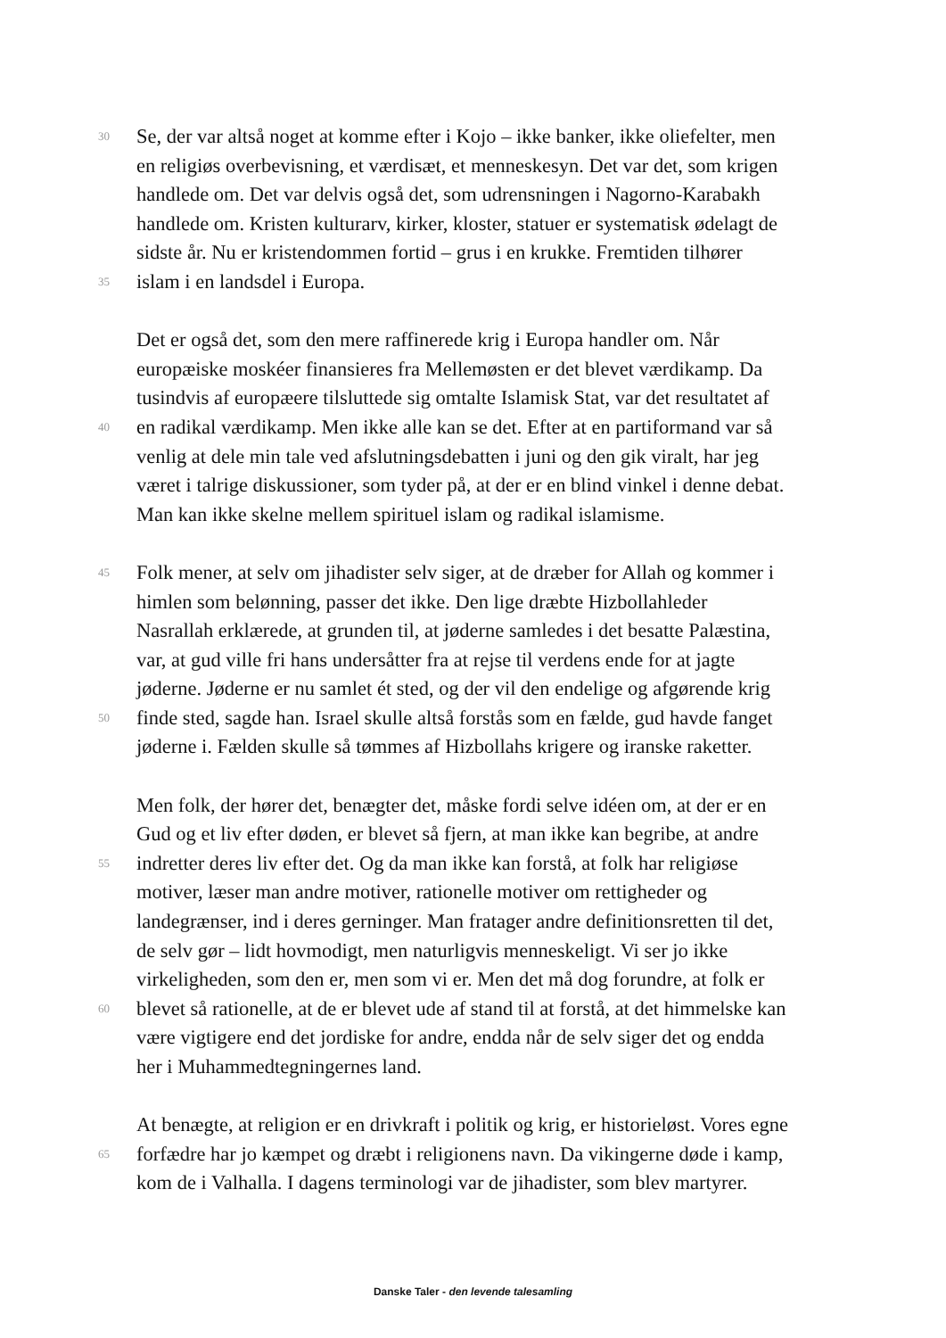30 Se, der var altså noget at komme efter i Kojo – ikke banker, ikke oliefelter, men
en religiøs overbevisning, et værdisæt, et menneskesyn. Det var det, som krigen
handlede om. Det var delvis også det, som udrensningen i Nagorno-Karabakh
handlede om. Kristen kulturarv, kirker, kloster, statuer er systematisk ødelagt de
sidste år. Nu er kristendommen fortid – grus i en krukke. Fremtiden tilhører
35 islam i en landsdel i Europa.
Det er også det, som den mere raffinerede krig i Europa handler om. Når
europæiske moskéer finansieres fra Mellemøsten er det blevet værdikamp. Da
tusindvis af europæere tilsluttede sig omtalte Islamisk Stat, var det resultatet af
40 en radikal værdikamp. Men ikke alle kan se det. Efter at en partiformand var så
venlig at dele min tale ved afslutningsdebatten i juni og den gik viralt, har jeg
været i talrige diskussioner, som tyder på, at der er en blind vinkel i denne debat.
Man kan ikke skelne mellem spirituel islam og radikal islamisme.
45 Folk mener, at selv om jihadister selv siger, at de dræber for Allah og kommer i
himlen som belønning, passer det ikke. Den lige dræbte Hizbollahleder
Nasrallah erklærede, at grunden til, at jøderne samledes i det besatte Palæstina,
var, at gud ville fri hans undersåtter fra at rejse til verdens ende for at jagte
jøderne. Jøderne er nu samlet ét sted, og der vil den endelige og afgørende krig
50 finde sted, sagde han. Israel skulle altså forstås som en fælde, gud havde fanget
jøderne i. Fælden skulle så tømmes af Hizbollahs krigere og iranske raketter.
Men folk, der hører det, benægter det, måske fordi selve idéen om, at der er en
Gud og et liv efter døden, er blevet så fjern, at man ikke kan begribe, at andre
55 indretter deres liv efter det. Og da man ikke kan forstå, at folk har religiøse
motiver, læser man andre motiver, rationelle motiver om rettigheder og
landegrænser, ind i deres gerninger. Man fratager andre definitionsretten til det,
de selv gør – lidt hovmodigt, men naturligvis menneskeligt. Vi ser jo ikke
virkeligheden, som den er, men som vi er. Men det må dog forundre, at folk er
60 blevet så rationelle, at de er blevet ude af stand til at forstå, at det himmelske kan
være vigtigere end det jordiske for andre, endda når de selv siger det og endda
her i Muhammedtegningernes land.
At benægte, at religion er en drivkraft i politik og krig, er historieløst. Vores egne
65 forfædre har jo kæmpet og dræbt i religionens navn. Da vikingerne døde i kamp,
kom de i Valhalla. I dagens terminologi var de jihadister, som blev martyrer.
Danske Taler - den levende talesamling